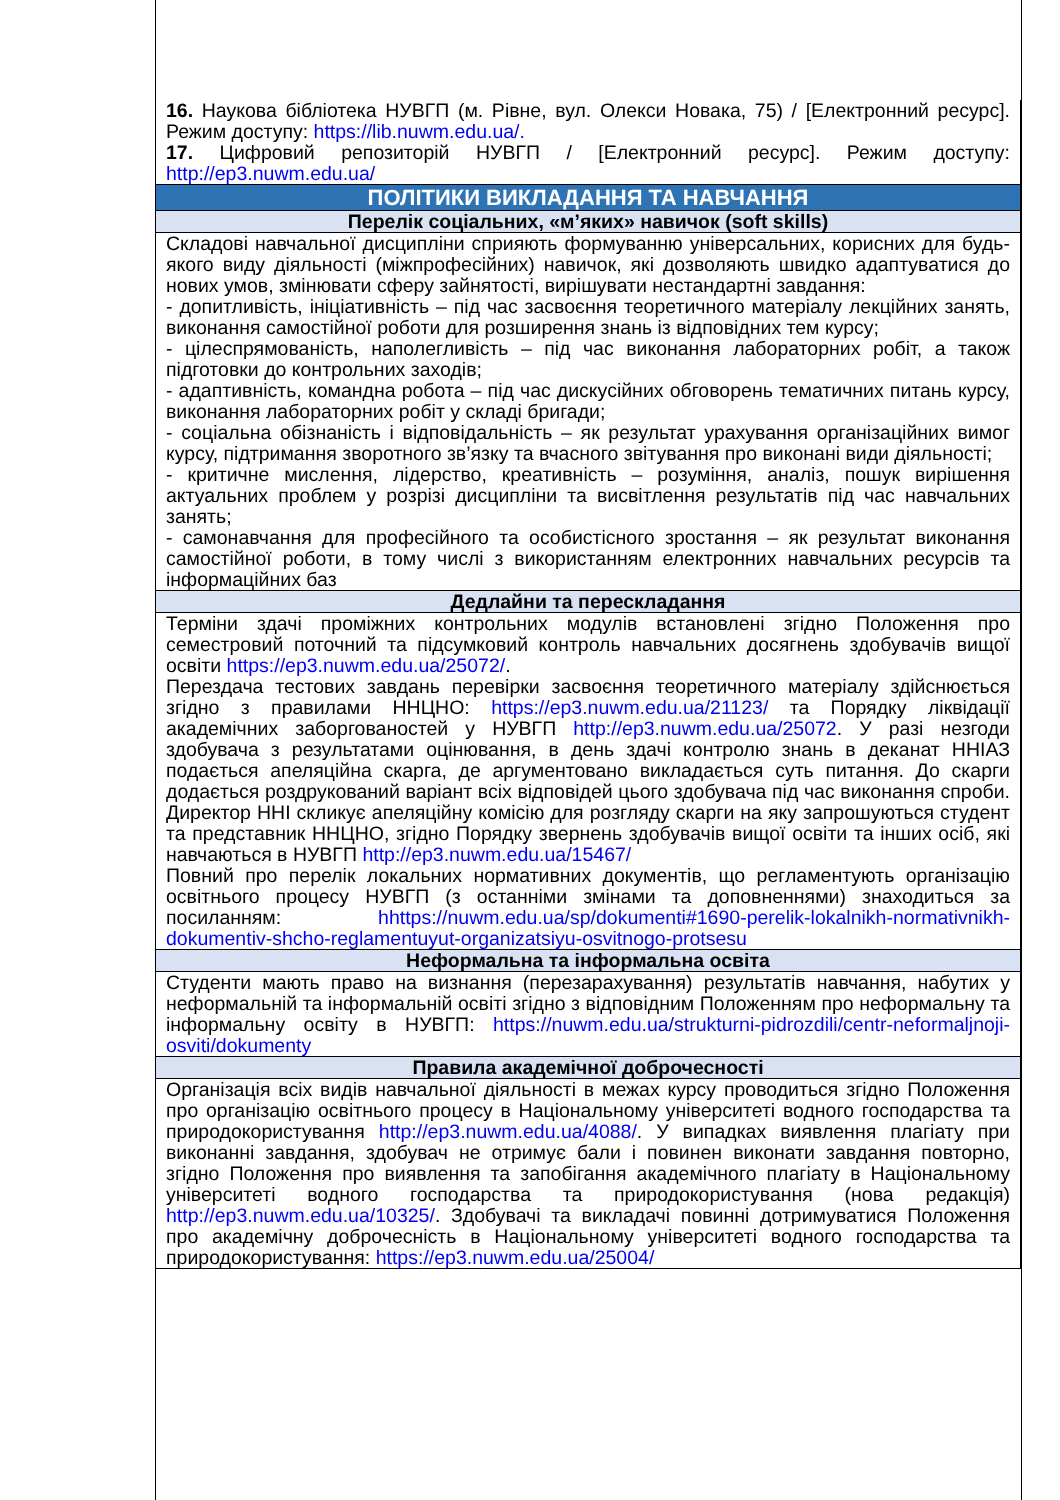| 16. Наукова бібліотека НУВГП (м. Рівне, вул. Олекси Новака, 75) / [Електронний ресурс]. Режим доступу: https://lib.nuwm.edu.ua/. 17. Цифровий репозиторій НУВГП / [Електронний ресурс]. Режим доступу: http://ep3.nuwm.edu.ua/ |
| ПОЛІТИКИ ВИКЛАДАННЯ ТА НАВЧАННЯ |
| Перелік соціальних, «м’яких» навичок (soft skills) |
| Складові навчальної дисципліни сприяють формуванню універсальних, корисних для будь-якого виду діяльності (міжпрофесійних) навичок, які дозволяють швидко адаптуватися до нових умов, змінювати сферу зайнятості, вирішувати нестандартні завдання: - допитливість, ініціативність – під час засвоєння теоретичного матеріалу лекційних занять, виконання самостійної роботи для розширення знань із відповідних тем курсу; - цілеспрямованість, наполегливість – під час виконання лабораторних робіт, а також підготовки до контрольних заходів; - адаптивність, командна робота – під час дискусійних обговорень тематичних питань курсу, виконання лабораторних робіт у складі бригади; - соціальна обізнаність і відповідальність – як результат урахування організаційних вимог курсу, підтримання зворотного зв’язку та вчасного звітування про виконані види діяльності; - критичне мислення, лідерство, креативність – розуміння, аналіз, пошук вирішення актуальних проблем у розрізі дисципліни та висвітлення результатів під час навчальних занять; - самонавчання для професійного та особистісного зростання – як результат виконання самостійної роботи, в тому числі з використанням електронних навчальних ресурсів та інформаційних баз |
| Дедлайни та перескладання |
| Терміни здачі проміжних контрольних модулів встановлені згідно Положення про семестровий поточний та підсумковий контроль навчальних досягнень здобувачів вищої освіти https://ep3.nuwm.edu.ua/25072/ . Перездача тестових завдань перевірки засвоєння теоретичного матеріалу здійснюється згідно з правилами ННЦНО: https://ep3.nuwm.edu.ua/21123/ та Порядку ліквідації академічних заборгованостей у НУВГП http://ep3.nuwm.edu.ua/25072 . У разі незгоди здобувача з результатами оцінювання, в день здачі контролю знань в деканат ННІАЗ подається апеляційна скарга, де аргументовано викладається суть питання. До скарги додається роздрукований варіант всіх відповідей цього здобувача під час виконання спроби. Директор ННІ скликує апеляційну комісію для розгляду скарги на яку запрошуються студент та представник ННЦНО, згідно Порядку звернень здобувачів вищої освіти та інших осіб, які навчаються в НУВГП http://ep3.nuwm.edu.ua/15467/ Повний про перелік локальних нормативних документів, що регламентують організацію освітнього процесу НУВГП (з останніми змінами та доповненнями) знаходиться за посиланням: hhttps://nuwm.edu.ua/sp/dokumenti#1690-perelik-lokalnikh-normativnikh-dokumentiv-shcho-reglamentuyut-organizatsiyu-osvitnogo-protsesu |
| Неформальна та інформальна освіта |
| Студенти мають право на визнання (перезарахування) результатів навчання, набутих у неформальній та інформальній освіті згідно з відповідним Положенням про неформальну та інформальну освіту в НУВГП: https://nuwm.edu.ua/strukturni-pidrozdili/centr-neformaljnoji-osviti/dokumenty |
| Правила академічної доброчесності |
| Організація всіх видів навчальної діяльності в межах курсу проводиться згідно Положення про організацію освітнього процесу в Національному університеті водного господарства та природокористування http://ep3.nuwm.edu.ua/4088/ . У випадках виявлення плагіату при виконанні завдання, здобувач не отримує бали і повинен виконати завдання повторно, згідно Положення про виявлення та запобігання академічного плагіату в Національному університеті водного господарства та природокористування (нова редакція) http://ep3.nuwm.edu.ua/10325/ . Здобувачі та викладачі повинні дотримуватися Положення про академічну доброчесність в Національному університеті водного господарства та природокористування: https://ep3.nuwm.edu.ua/25004/ |